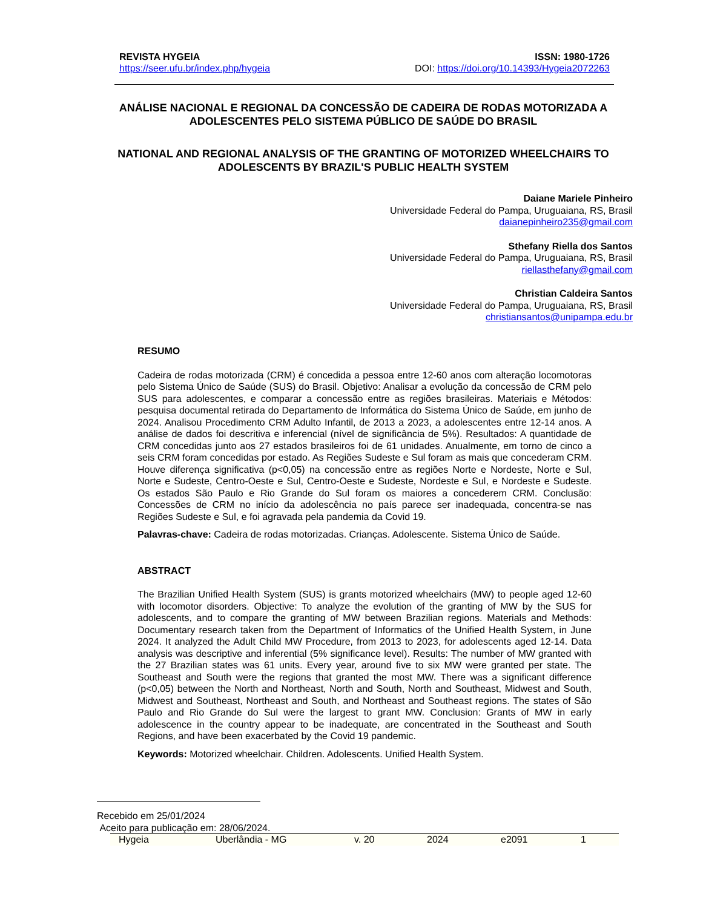REVISTA HYGEIA
https://seer.ufu.br/index.php/hygeia
ISSN: 1980-1726
DOI: https://doi.org/10.14393/Hygeia2072263
ANÁLISE NACIONAL E REGIONAL DA CONCESSÃO DE CADEIRA DE RODAS MOTORIZADA A ADOLESCENTES PELO SISTEMA PÚBLICO DE SAÚDE DO BRASIL
NATIONAL AND REGIONAL ANALYSIS OF THE GRANTING OF MOTORIZED WHEELCHAIRS TO ADOLESCENTS BY BRAZIL'S PUBLIC HEALTH SYSTEM
Daiane Mariele Pinheiro
Universidade Federal do Pampa, Uruguaiana, RS, Brasil
daianepinheiro235@gmail.com
Sthefany Riella dos Santos
Universidade Federal do Pampa, Uruguaiana, RS, Brasil
riellasthefany@gmail.com
Christian Caldeira Santos
Universidade Federal do Pampa, Uruguaiana, RS, Brasil
christiansantos@unipampa.edu.br
RESUMO
Cadeira de rodas motorizada (CRM) é concedida a pessoa entre 12-60 anos com alteração locomotoras pelo Sistema Único de Saúde (SUS) do Brasil. Objetivo: Analisar a evolução da concessão de CRM pelo SUS para adolescentes, e comparar a concessão entre as regiões brasileiras. Materiais e Métodos: pesquisa documental retirada do Departamento de Informática do Sistema Único de Saúde, em junho de 2024. Analisou Procedimento CRM Adulto Infantil, de 2013 a 2023, a adolescentes entre 12-14 anos. A análise de dados foi descritiva e inferencial (nível de significância de 5%). Resultados: A quantidade de CRM concedidas junto aos 27 estados brasileiros foi de 61 unidades. Anualmente, em torno de cinco a seis CRM foram concedidas por estado. As Regiões Sudeste e Sul foram as mais que concederam CRM. Houve diferença significativa (p<0,05) na concessão entre as regiões Norte e Nordeste, Norte e Sul, Norte e Sudeste, Centro-Oeste e Sul, Centro-Oeste e Sudeste, Nordeste e Sul, e Nordeste e Sudeste. Os estados São Paulo e Rio Grande do Sul foram os maiores a concederem CRM. Conclusão: Concessões de CRM no início da adolescência no país parece ser inadequada, concentra-se nas Regiões Sudeste e Sul, e foi agravada pela pandemia da Covid 19.
Palavras-chave: Cadeira de rodas motorizadas. Crianças. Adolescente. Sistema Único de Saúde.
ABSTRACT
The Brazilian Unified Health System (SUS) is grants motorized wheelchairs (MW) to people aged 12-60 with locomotor disorders. Objective: To analyze the evolution of the granting of MW by the SUS for adolescents, and to compare the granting of MW between Brazilian regions. Materials and Methods: Documentary research taken from the Department of Informatics of the Unified Health System, in June 2024. It analyzed the Adult Child MW Procedure, from 2013 to 2023, for adolescents aged 12-14. Data analysis was descriptive and inferential (5% significance level). Results: The number of MW granted with the 27 Brazilian states was 61 units. Every year, around five to six MW were granted per state. The Southeast and South were the regions that granted the most MW. There was a significant difference (p<0,05) between the North and Northeast, North and South, North and Southeast, Midwest and South, Midwest and Southeast, Northeast and South, and Northeast and Southeast regions. The states of São Paulo and Rio Grande do Sul were the largest to grant MW. Conclusion: Grants of MW in early adolescence in the country appear to be inadequate, are concentrated in the Southeast and South Regions, and have been exacerbated by the Covid 19 pandemic.
Keywords: Motorized wheelchair. Children. Adolescents. Unified Health System.
Recebido em 25/01/2024
Aceito para publicação em: 28/06/2024.
Hygeia Uberlândia - MG v. 20 2024 e2091 1